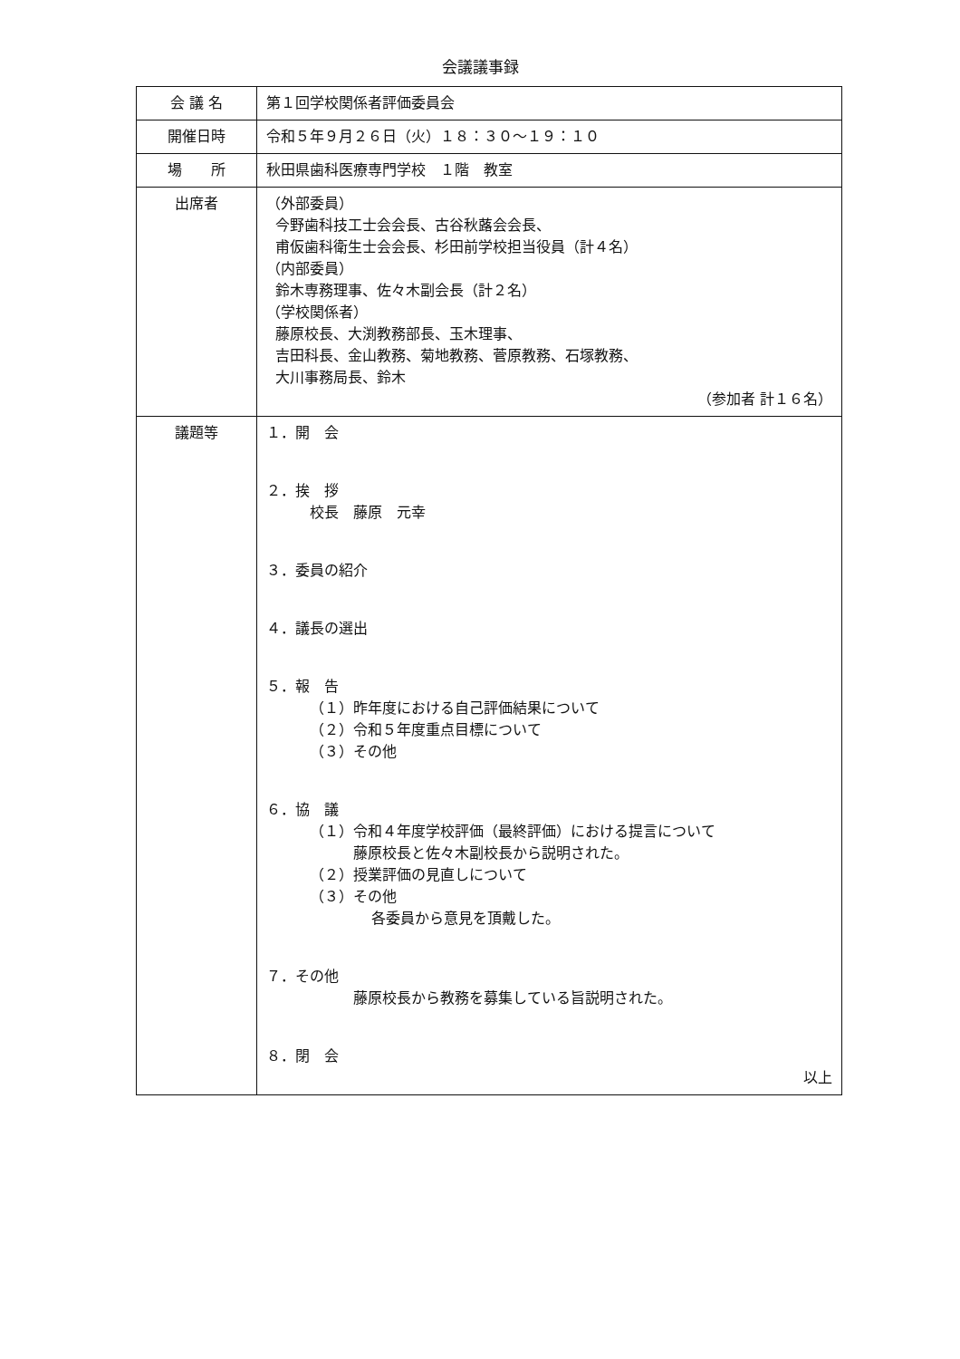会議議事録
| 会 議 名 | 第１回学校関係者評価委員会 |
| 開催日時 | 令和５年９月２６日（火）１８：３０〜１９：１０ |
| 場 所 | 秋田県歯科医療専門学校 １階 教室 |
| 出席者 | （外部委員） 今野歯科技工士会会長、古谷秋蕗会会長、 甫仮歯科衛生士会会長、杉田前学校担当役員（計４名） （内部委員） 鈴木専務理事、佐々木副会長（計２名） （学校関係者） 藤原校長、大渕教務部長、玉木理事、 吉田科長、金山教務、菊地教務、菅原教務、石塚教務、 大川事務局長、鈴木 （参加者 計１６名） |
| 議題等 | １．開 会 ２．挨 拶 校長 藤原 元幸 ３．委員の紹介 ４．議長の選出 ５．報 告 （１）昨年度における自己評価結果について （２）令和５年度重点目標について （３）その他 ６．協 議 （１）令和４年度学校評価（最終評価）における提言について 藤原校長と佐々木副校長から説明された。 （２）授業評価の見直しについて （３）その他 各委員から意見を頂戴した。 ７．その他 藤原校長から教務を募集している旨説明された。 ８．閉 会 以上 |